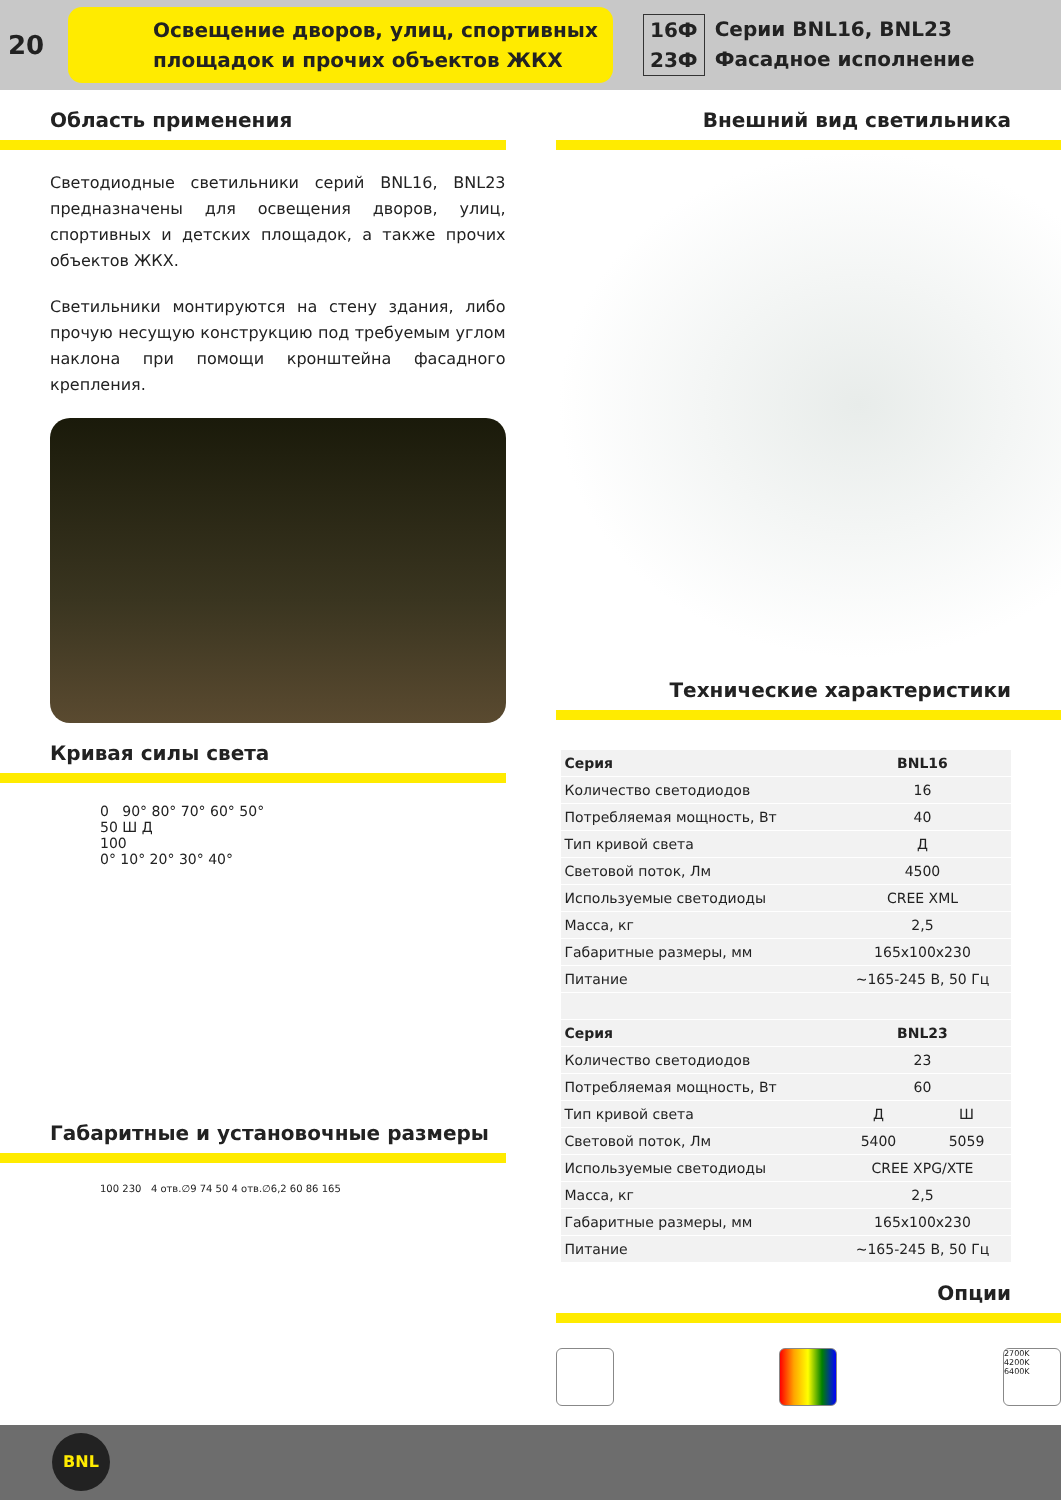20
Освещение дворов, улиц, спортивных
площадок и прочих объектов ЖКХ
16Ф
23Ф
Серии BNL16, BNL23
Фасадное исполнение
Область применения
Светодиодные светильники серий BNL16, BNL23 предназначены для освещения дворов, улиц, спортивных и детских площадок, а также прочих объектов ЖКХ.
Светильники монтируются на стену здания, либо прочую несущую конструкцию под требуемым углом наклона при помощи кронштейна фасадного крепления.
Кривая силы света
0 90° 80° 70° 60° 50°
50 Ш Д
100
0° 10° 20° 30° 40°
Габаритные и установочные размеры
100 230 4 отв.∅9 74 50 4 отв.∅6,2 60 86 165
Внешний вид светильника
Технические характеристики
| Серия | BNL16 | |
| Количество светодиодов | 16 | |
| Потребляемая мощность, Вт | 40 | |
| Тип кривой света | Д | |
| Световой поток, Лм | 4500 | |
| Используемые светодиоды | CREE XML | |
| Масса, кг | 2,5 | |
| Габаритные размеры, мм | 165x100x230 | |
| Питание | ~165-245 В, 50 Гц | |
| Серия | BNL23 | |
| Количество светодиодов | 23 | |
| Потребляемая мощность, Вт | 60 | |
| Тип кривой света | Д | Ш |
| Световой поток, Лм | 5400 | 5059 |
| Используемые светодиоды | CREE XPG/XTE | |
| Масса, кг | 2,5 | |
| Габаритные размеры, мм | 165x100x230 | |
| Питание | ~165-245 В, 50 Гц | |
Опции
2700K
4200K
6400K
BNL